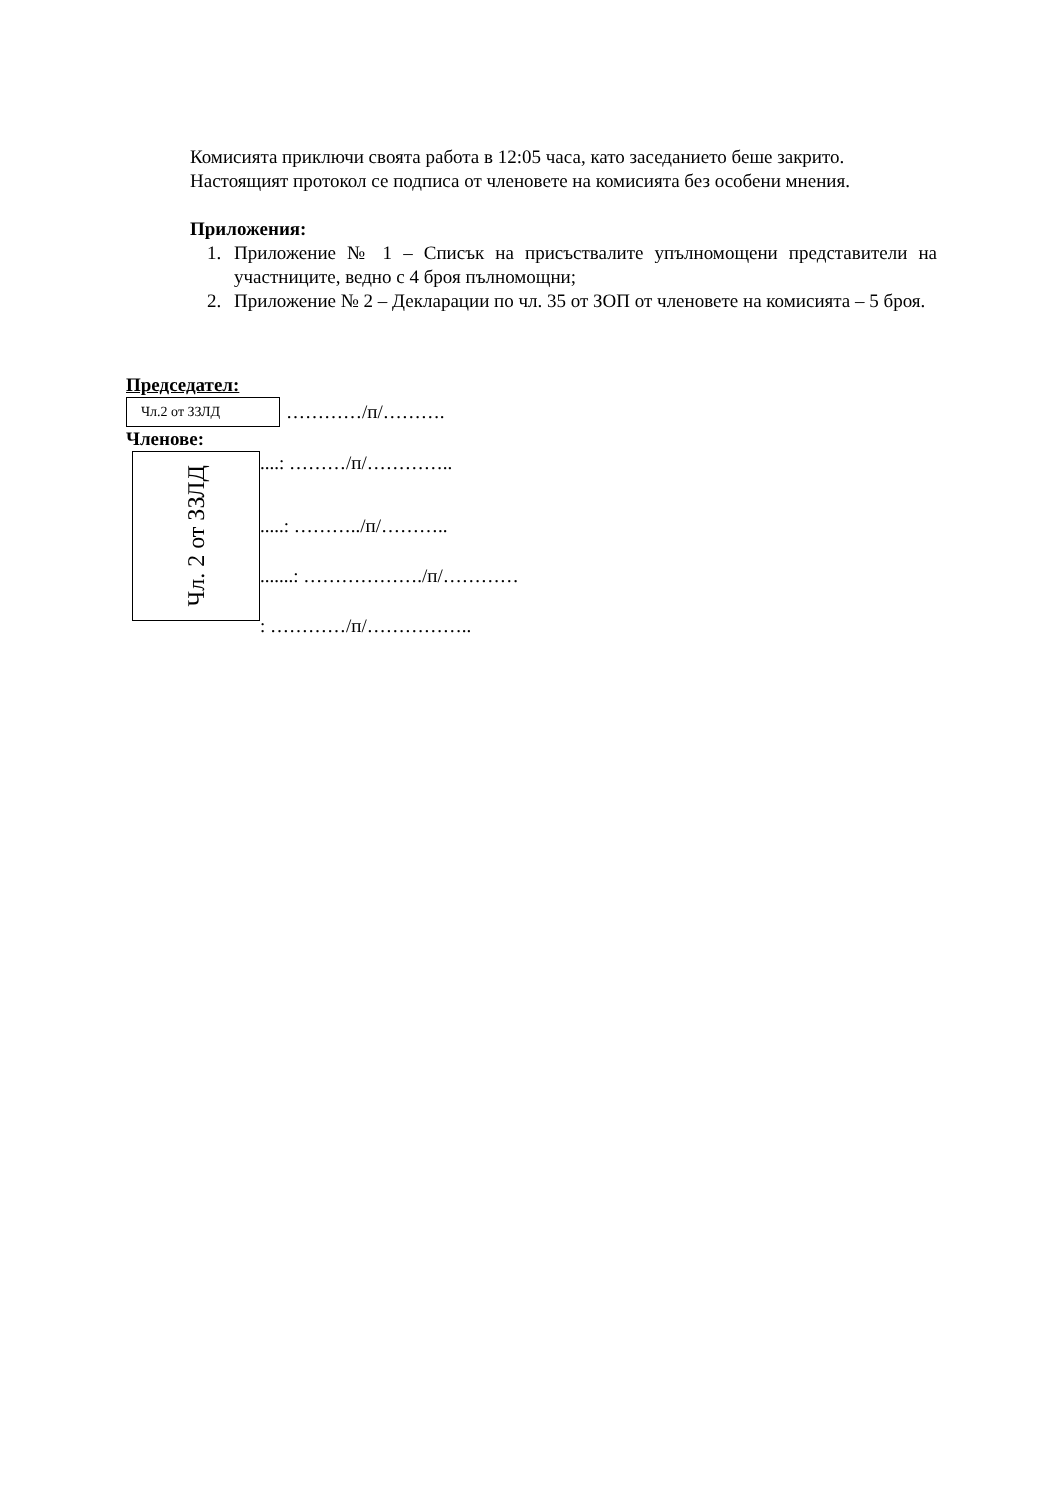Комисията приключи своята работа в 12:05 часа, като заседанието беше закрито.
Настоящият протокол се подписа от членовете на комисията без особени мнения.
Приложения:
1. Приложение № 1 – Списък на присъствалите упълномощени представители на участниците, ведно с 4 броя пълномощни;
2. Приложение № 2 – Декларации по чл. 35 от ЗОП от членовете на комисията – 5 броя.
Председател:
Чл.2 от ЗЗЛД …………/п/……….
Членове:
Чл. 2 от ЗЗЛД
....: ………/п/…………..
.....: ………../п/………..
.......: ………………./п/…………
: …………/п/……………..